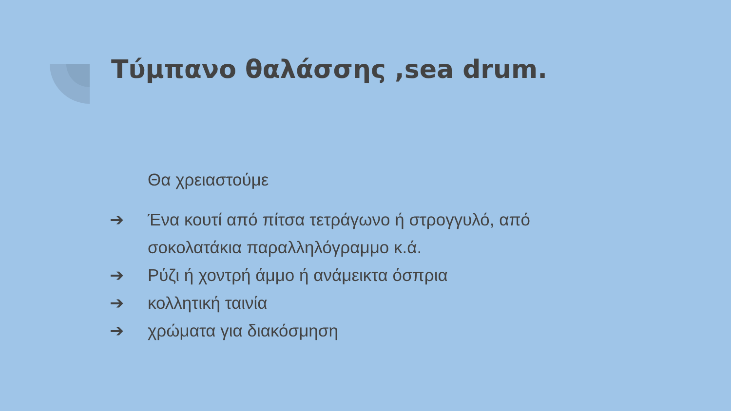Τύμπανο θαλάσσης ,sea drum.
Θα χρειαστούμε
➔ Ένα κουτί από πίτσα τετράγωνο ή στρογγυλό, από σοκολατάκια παραλληλόγραμμο κ.ά.
➔ Ρύζι ή χοντρή άμμο ή ανάμεικτα όσπρια
➔ κολλητική ταινία
➔ χρώματα για διακόσμηση